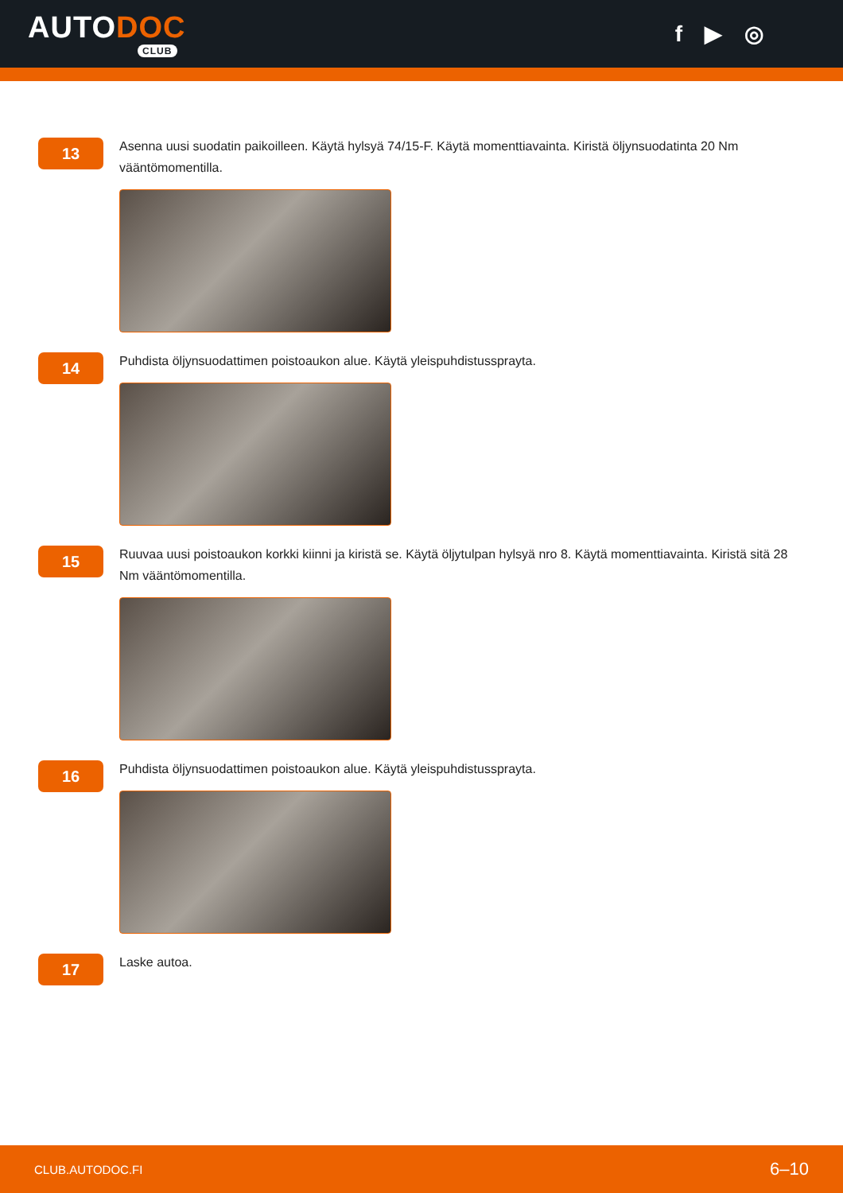AUTODOC
CLUB
f ▶ ◎
13
Asenna uusi suodatin paikoilleen. Käytä hylsyä 74/15-F. Käytä momenttiavainta. Kiristä öljynsuodatinta 20 Nm vääntömomentilla.
14
Puhdista öljynsuodattimen poistoaukon alue. Käytä yleispuhdistussprayta.
15
Ruuvaa uusi poistoaukon korkki kiinni ja kiristä se. Käytä öljytulpan hylsyä nro 8. Käytä momenttiavainta. Kiristä sitä 28 Nm vääntömomentilla.
16
Puhdista öljynsuodattimen poistoaukon alue. Käytä yleispuhdistussprayta.
17
Laske autoa.
CLUB.AUTODOC.FI 6–10